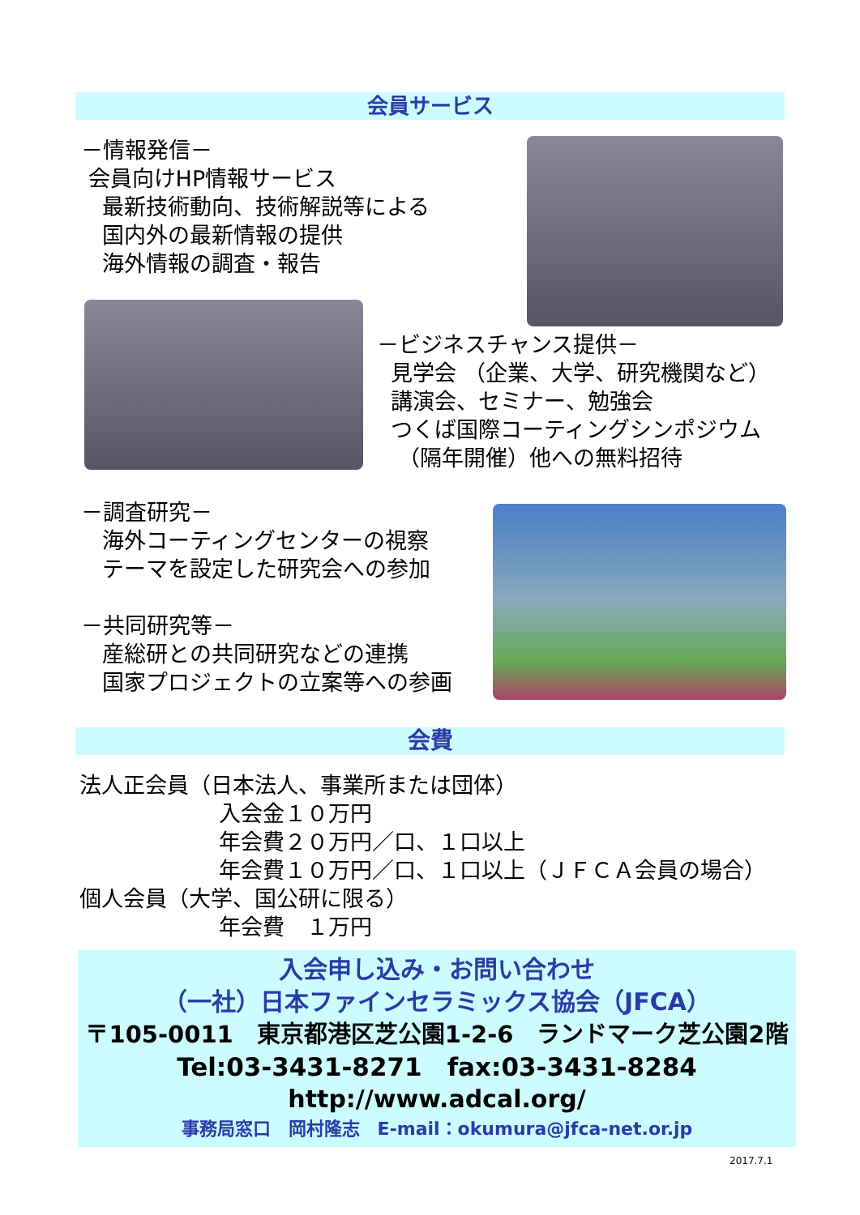会員サービス
－情報発信－
会員向けHP情報サービス
最新技術動向、技術解説等による
国内外の最新情報の提供
海外情報の調査・報告
－ビジネスチャンス提供－
見学会 （企業、大学、研究機関など）
講演会、セミナー、勉強会
つくば国際コーティングシンポジウム
（隔年開催）他への無料招待
－調査研究－
海外コーティングセンターの視察
テーマを設定した研究会への参加
－共同研究等－
産総研との共同研究などの連携
国家プロジェクトの立案等への参画
会費
法人正会員（日本法人、事業所または団体）
入会金１０万円
年会費２０万円／口、１口以上
年会費１０万円／口、１口以上（ＪＦＣＡ会員の場合）
個人会員（大学、国公研に限る）
年会費　１万円
入会申し込み・お問い合わせ
（一社）日本ファインセラミックス協会（JFCA）
〒105-0011　東京都港区芝公園1-2-6　ランドマーク芝公園2階
Tel:03-3431-8271　fax:03-3431-8284
http://www.adcal.org/
事務局窓口　岡村隆志　E-mail：okumura@jfca-net.or.jp
2017.7.1